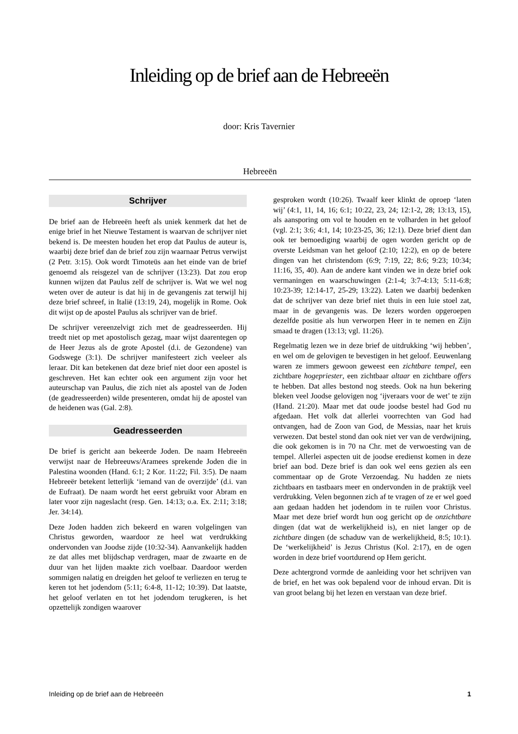Inleiding op de brief aan de Hebreeën
door: Kris Tavernier
Hebreeën
Schrijver
De brief aan de Hebreeën heeft als uniek kenmerk dat het de enige brief in het Nieuwe Testament is waarvan de schrijver niet bekend is. De meesten houden het erop dat Paulus de auteur is, waarbij deze brief dan de brief zou zijn waarnaar Petrus verwijst (2 Petr. 3:15). Ook wordt Timoteüs aan het einde van de brief genoemd als reisgezel van de schrijver (13:23). Dat zou erop kunnen wijzen dat Paulus zelf de schrijver is. Wat we wel nog weten over de auteur is dat hij in de gevangenis zat terwijl hij deze brief schreef, in Italië (13:19, 24), mogelijk in Rome. Ook dit wijst op de apostel Paulus als schrijver van de brief.
De schrijver vereenzelvigt zich met de geadresseerden. Hij treedt niet op met apostolisch gezag, maar wijst daarentegen op de Heer Jezus als de grote Apostel (d.i. de Gezondene) van Godswege (3:1). De schrijver manifesteert zich veeleer als leraar. Dit kan betekenen dat deze brief niet door een apostel is geschreven. Het kan echter ook een argument zijn voor het auteurschap van Paulus, die zich niet als apostel van de Joden (de geadresseerden) wilde presenteren, omdat hij de apostel van de heidenen was (Gal. 2:8).
Geadresseerden
De brief is gericht aan bekeerde Joden. De naam Hebreeën verwijst naar de Hebreeuws/Aramees sprekende Joden die in Palestina woonden (Hand. 6:1; 2 Kor. 11:22; Fil. 3:5). De naam Hebreeër betekent letterlijk ‘iemand van de overzijde’ (d.i. van de Eufraat). De naam wordt het eerst gebruikt voor Abram en later voor zijn nageslacht (resp. Gen. 14:13; o.a. Ex. 2:11; 3:18; Jer. 34:14).
Deze Joden hadden zich bekeerd en waren volgelingen van Christus geworden, waardoor ze heel wat verdrukking ondervonden van Joodse zijde (10:32-34). Aanvankelijk hadden ze dat alles met blijdschap verdragen, maar de zwaarte en de duur van het lijden maakte zich voelbaar. Daardoor werden sommigen nalatig en dreigden het geloof te verliezen en terug te keren tot het jodendom (5:11; 6:4-8, 11-12; 10:39). Dat laatste, het geloof verlaten en tot het jodendom terugkeren, is het opzettelijk zondigen waarover
gesproken wordt (10:26). Twaalf keer klinkt de oproep ‘laten wij’ (4:1, 11, 14, 16; 6:1; 10:22, 23, 24; 12:1-2, 28; 13:13, 15), als aansporing om vol te houden en te volharden in het geloof (vgl. 2:1; 3:6; 4:1, 14; 10:23-25, 36; 12:1). Deze brief dient dan ook ter bemoediging waarbij de ogen worden gericht op de overste Leidsman van het geloof (2:10; 12:2), en op de betere dingen van het christendom (6:9; 7:19, 22; 8:6; 9:23; 10:34; 11:16, 35, 40). Aan de andere kant vinden we in deze brief ook vermaningen en waarschuwingen (2:1-4; 3:7-4:13; 5:11-6:8; 10:23-39; 12:14-17, 25-29; 13:22). Laten we daarbij bedenken dat de schrijver van deze brief niet thuis in een luie stoel zat, maar in de gevangenis was. De lezers worden opgeroepen dezelfde positie als hun verworpen Heer in te nemen en Zijn smaad te dragen (13:13; vgl. 11:26).
Regelmatig lezen we in deze brief de uitdrukking ‘wij hebben’, en wel om de gelovigen te bevestigen in het geloof. Eeuwenlang waren ze immers gewoon geweest een zichtbare tempel, een zichtbare hogepriester, een zichtbaar altaar en zichtbare offers te hebben. Dat alles bestond nog steeds. Ook na hun bekering bleken veel Joodse gelovigen nog ‘ijveraars voor de wet’ te zijn (Hand. 21:20). Maar met dat oude joodse bestel had God nu afgedaan. Het volk dat allerlei voorrechten van God had ontvangen, had de Zoon van God, de Messias, naar het kruis verwezen. Dat bestel stond dan ook niet ver van de verdwijning, die ook gekomen is in 70 na Chr. met de verwoesting van de tempel. Allerlei aspecten uit de joodse eredienst komen in deze brief aan bod. Deze brief is dan ook wel eens gezien als een commentaar op de Grote Verzoendag. Nu hadden ze niets zichtbaars en tastbaars meer en ondervonden in de praktijk veel verdrukking. Velen begonnen zich af te vragen of ze er wel goed aan gedaan hadden het jodendom in te ruilen voor Christus. Maar met deze brief wordt hun oog gericht op de onzichtbare dingen (dat wat de werkelijkheid is), en niet langer op de zichtbare dingen (de schaduw van de werkelijkheid, 8:5; 10:1). De ‘werkelijkheid’ is Jezus Christus (Kol. 2:17), en de ogen worden in deze brief voortdurend op Hem gericht.
Deze achtergrond vormde de aanleiding voor het schrijven van de brief, en het was ook bepalend voor de inhoud ervan. Dit is van groot belang bij het lezen en verstaan van deze brief.
Inleiding op de brief aan de Hebreeën 1